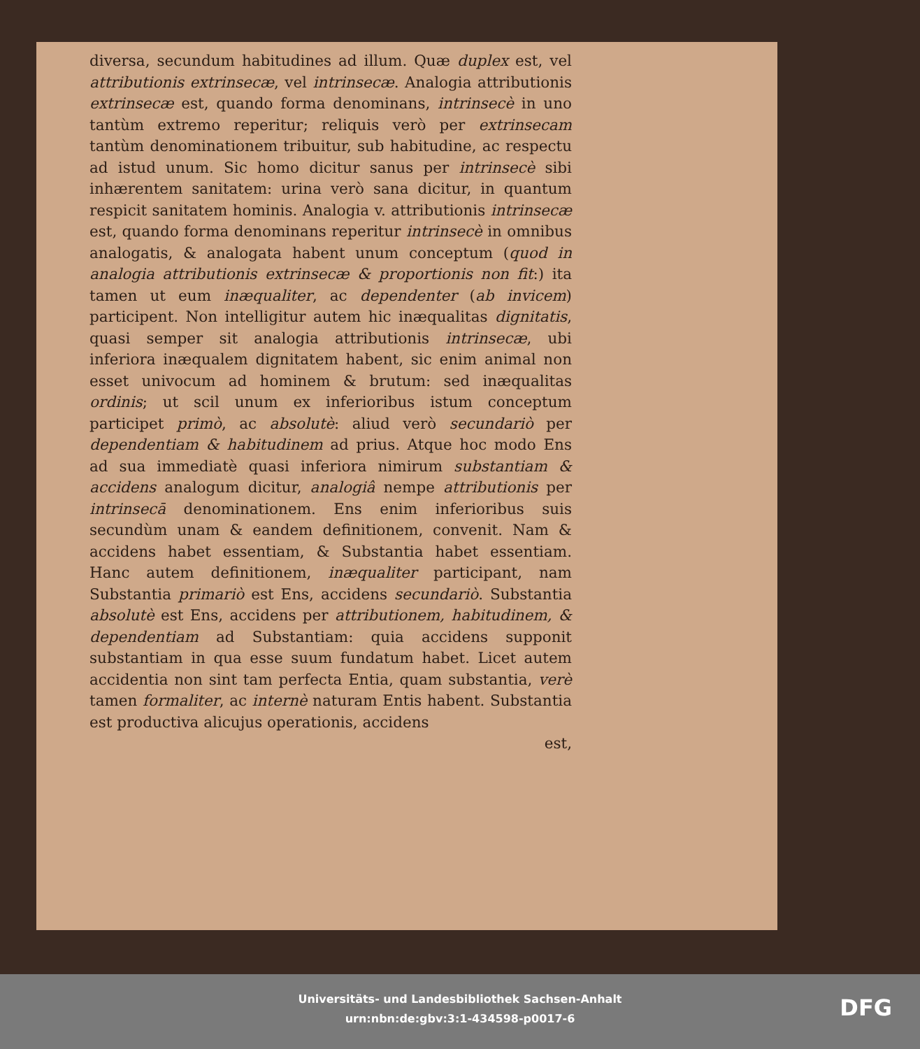diversa, secundum habitudines ad illum. Quæ duplex est, vel attributionis extrinsecæ, vel intrinsecæ. Analogia attributionis extrinsecæ est, quando forma denominans, intrinsecè in uno tantùm extremo reperitur; reliquis verò per extrinsecam tantùm denominationem tribuitur, sub habitudine, ac respectu ad istud unum. Sic homo dicitur sanus per intrinsecè sibi inhærentem sanitatem: urina verò sana dicitur, in quantum respicit sanitatem hominis. Analogia v. attributionis intrinsecæ est, quando forma denominans reperitur intrinsecè in omnibus analogatis, & analogata habent unum conceptum (quod in analogia attributionis extrinsecæ & proportionis non fit:) ita tamen ut eum inæqualiter, ac dependenter (ab invicem) participent. Non intelligitur autem hic inæqualitas dignitatis, quasi semper sit analogia attributionis intrinsecæ, ubi inferiora inæqualem dignitatem habent, sic enim animal non esset univocum ad hominem & brutum: sed inæqualitas ordinis; ut scil unum ex inferioribus istum conceptum participet primò, ac absolutè: aliud verò secundariò per dependentiam & habitudinem ad prius. Atque hoc modo Ens ad sua immediatè quasi inferiora nimirum substantiam & accidens analogum dicitur, analogiâ nempe attributionis per intrinsecā denominationem. Ens enim inferioribus suis secundùm unam & eandem definitionem, convenit. Nam & accidens habet essentiam, & Substantia habet essentiam. Hanc autem definitionem, inæqualiter participant, nam Substantia primariò est Ens, accidens secundariò. Substantia absolutè est Ens, accidens per attributionem, habitudinem, & dependentiam ad Substantiam: quia accidens supponit substantiam in qua esse suum fundatum habet. Licet autem accidentia non sint tam perfecta Entia, quam substantia, verè tamen formaliter, ac internè naturam Entis habent. Substantia est productiva alicujus operationis, accidens
est,
Universitäts- und Landesbibliothek Sachsen-Anhalt
urn:nbn:de:gbv:3:1-434598-p0017-6
DFG